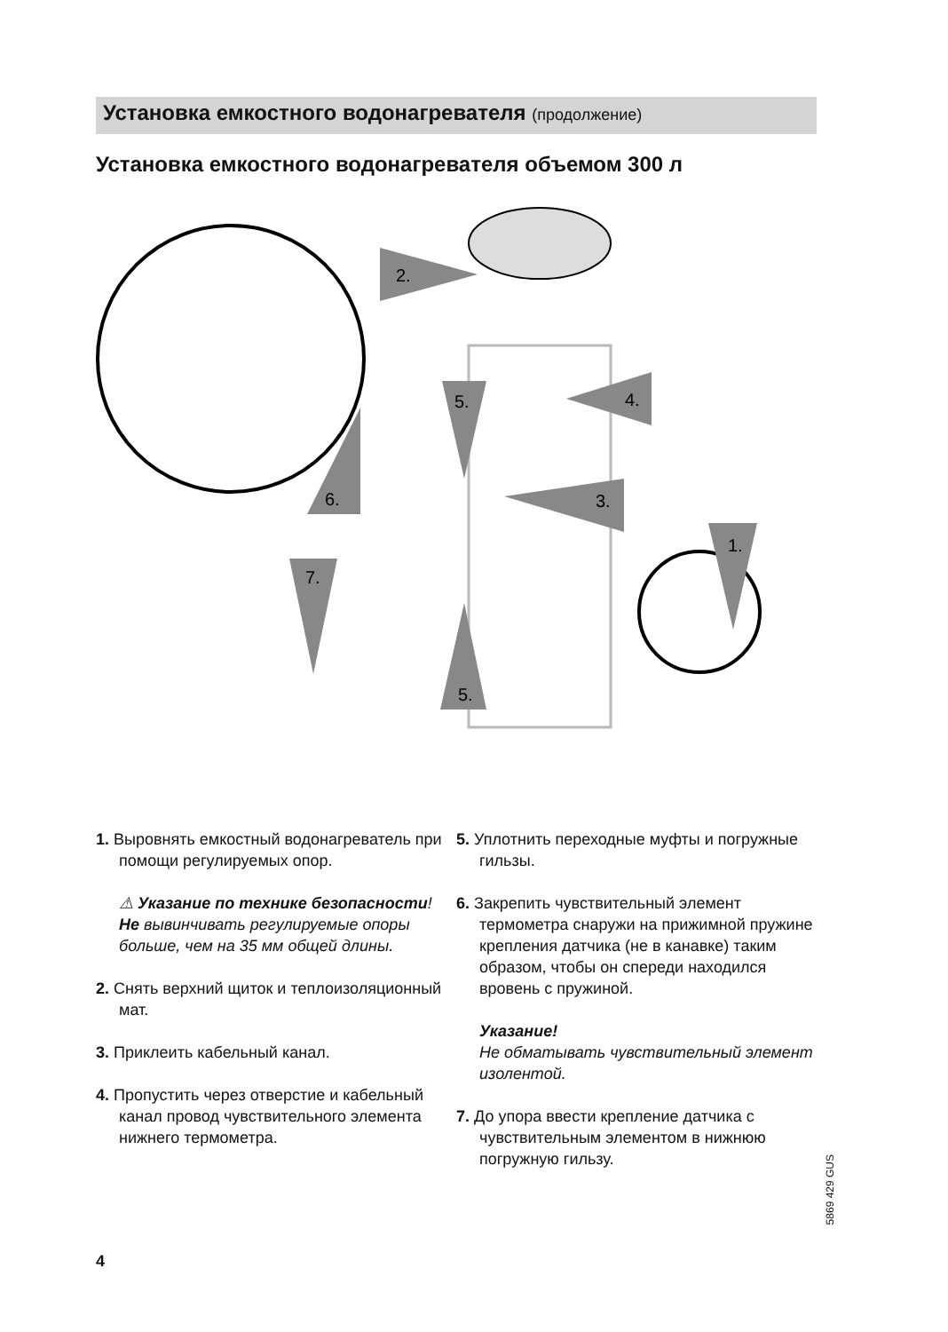Установка емкостного водонагревателя (продолжение)
Установка емкостного водонагревателя объемом 300 л
2.
5.
4.
3.
6.
1.
7.
5.
1. Выровнять емкостный водонагреватель при помощи регулируемых опор.
⚠ Указание по технике безопасности!
Не вывинчивать регулируемые опоры больше, чем на 35 мм общей длины.
2. Снять верхний щиток и теплоизоляционный мат.
3. Приклеить кабельный канал.
4. Пропустить через отверстие и кабельный канал провод чувствительного элемента нижнего термометра.
5. Уплотнить переходные муфты и погружные гильзы.
6. Закрепить чувствительный элемент термометра снаружи на прижимной пружине крепления датчика (не в канавке) таким образом, чтобы он спереди находился вровень с пружиной.
Указание!
Не обматывать чувствительный элемент изолентой.
7. До упора ввести крепление датчика с чувствительным элементом в нижнюю погружную гильзу.
5869 429 GUS
4